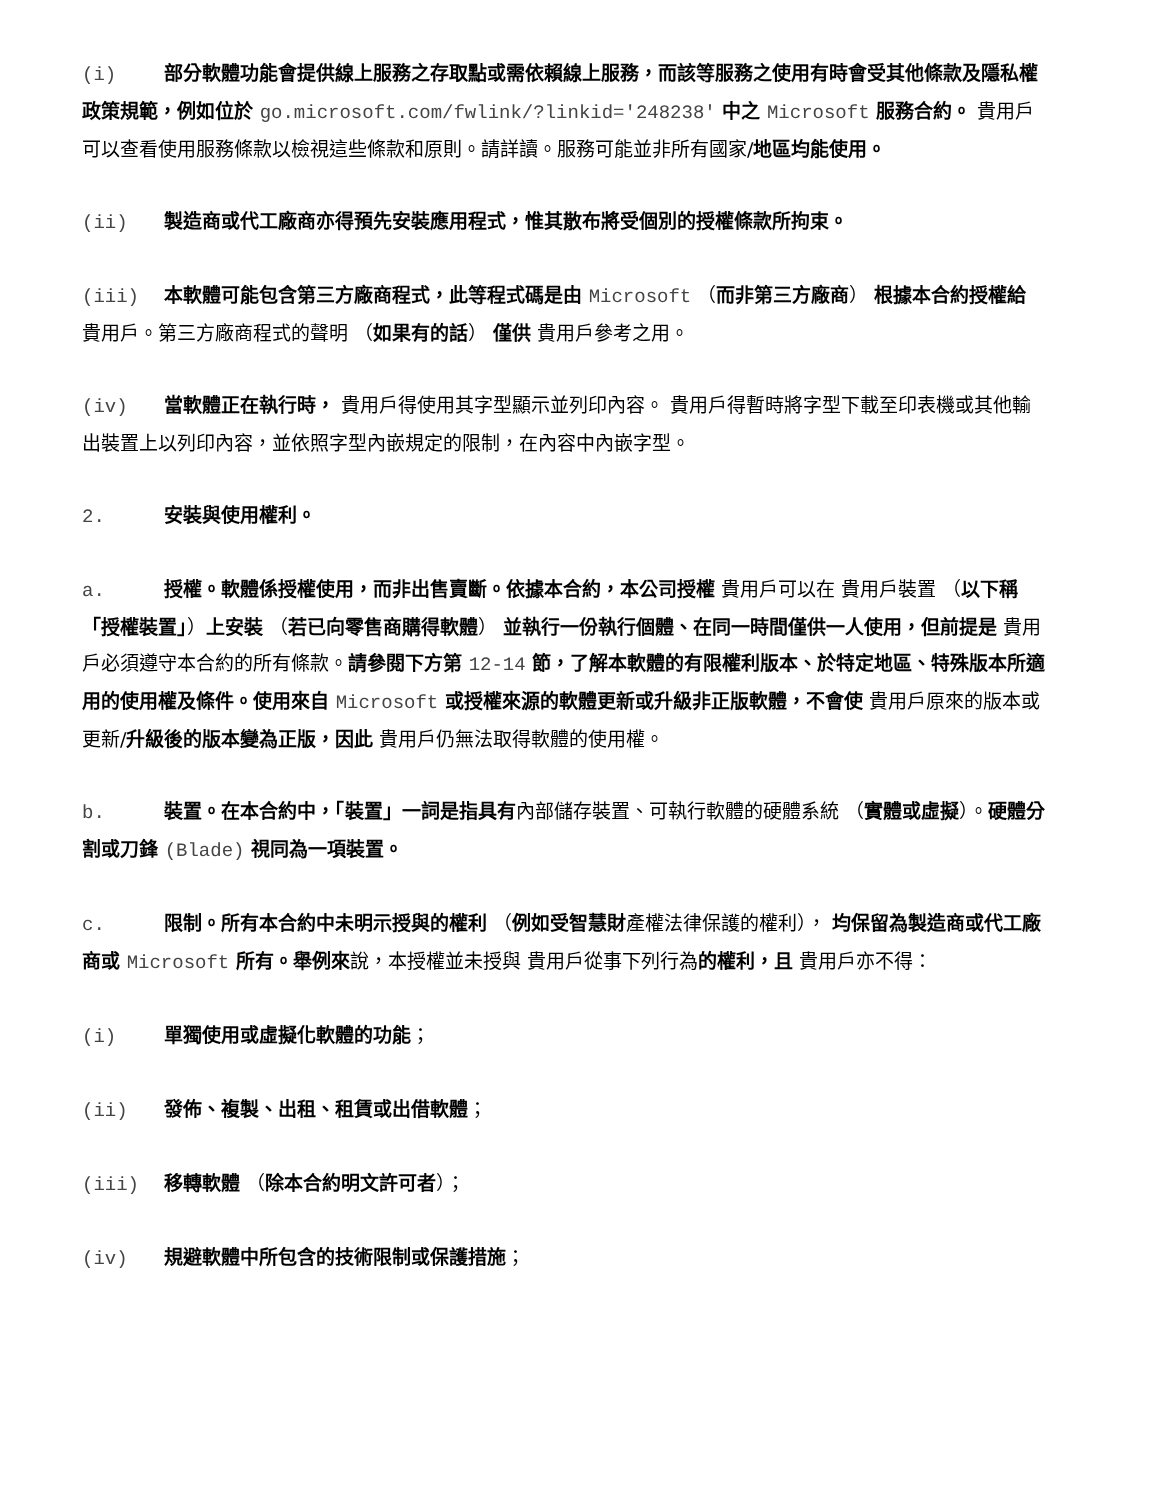(i) 部分軟體功能會提供線上服務之存取點或需依賴線上服務，而該等服務之使用有時會受其他條款及隱私權政策規範，例如位於 go.microsoft.com/fwlink/?linkid='248238' 中之 Microsoft 服務合約。 貴用戶可以查看使用服務條款以檢視這些條款和原則。請詳讀。服務可能並非所有國家/地區均能使用。
(ii) 製造商或代工廠商亦得預先安裝應用程式，惟其散布將受個別的授權條款所拘束。
(iii) 本軟體可能包含第三方廠商程式，此等程式碼是由 Microsoft （而非第三方廠商） 根據本合約授權給 貴用戶。第三方廠商程式的聲明 （如果有的話） 僅供 貴用戶參考之用。
(iv) 當軟體正在執行時， 貴用戶得使用其字型顯示並列印內容。 貴用戶得暫時將字型下載至印表機或其他輸出裝置上以列印內容，並依照字型內嵌規定的限制，在內容中內嵌字型。
2. 安裝與使用權利。
a. 授權。軟體係授權使用，而非出售賣斷。依據本合約，本公司授權 貴用戶可以在 貴用戶裝置 （以下稱「授權裝置」）上安裝 （若已向零售商購得軟體） 並執行一份執行個體、在同一時間僅供一人使用，但前提是 貴用戶必須遵守本合約的所有條款。請參閱下方第 12-14 節，了解本軟體的有限權利版本、於特定地區、特殊版本所適用的使用權及條件。使用來自 Microsoft 或授權來源的軟體更新或升級非正版軟體，不會使 貴用戶原來的版本或更新/升級後的版本變為正版，因此 貴用戶仍無法取得軟體的使用權。
b. 裝置。在本合約中，「裝置」一詞是指具有內部儲存裝置、可執行軟體的硬體系統 （實體或虛擬）。硬體分割或刀鋒 (Blade) 視同為一項裝置。
c. 限制。所有本合約中未明示授與的權利 （例如受智慧財產權法律保護的權利）， 均保留為製造商或代工廠商或 Microsoft 所有。舉例來說，本授權並未授與 貴用戶從事下列行為的權利，且 貴用戶亦不得：
(i) 單獨使用或虛擬化軟體的功能；
(ii) 發佈、複製、出租、租賃或出借軟體；
(iii) 移轉軟體 （除本合約明文許可者）；
(iv) 規避軟體中所包含的技術限制或保護措施；